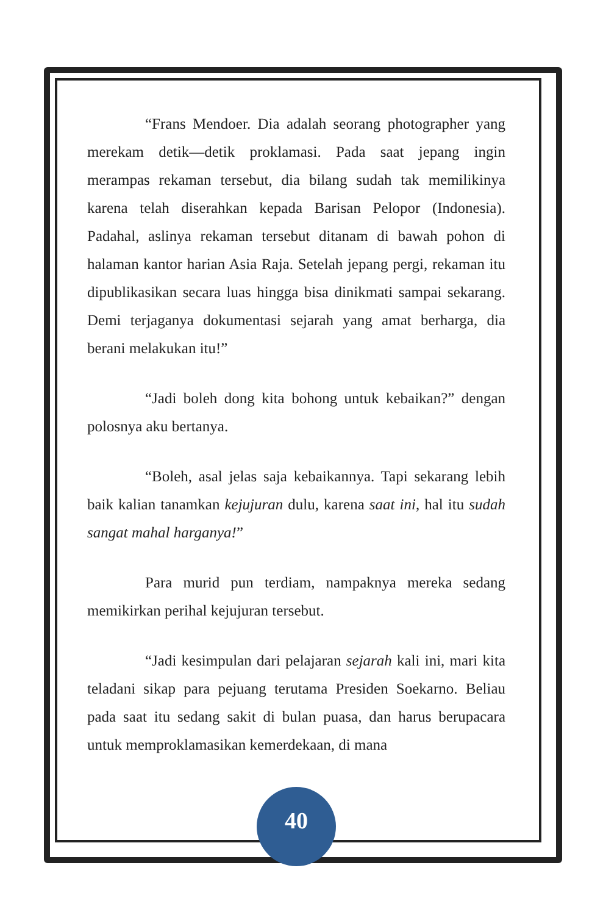“Frans Mendoer. Dia adalah seorang photographer yang merekam detik—detik proklamasi. Pada saat jepang ingin merampas rekaman tersebut, dia bilang sudah tak memilikinya karena telah diserahkan kepada Barisan Pelopor (Indonesia). Padahal, aslinya rekaman tersebut ditanam di bawah pohon di halaman kantor harian Asia Raja. Setelah jepang pergi, rekaman itu dipublikasikan secara luas hingga bisa dinikmati sampai sekarang. Demi terjaganya dokumentasi sejarah yang amat berharga, dia berani melakukan itu!”
“Jadi boleh dong kita bohong untuk kebaikan?” dengan polosnya aku bertanya.
“Boleh, asal jelas saja kebaikannya. Tapi sekarang lebih baik kalian tanamkan kejujuran dulu, karena saat ini, hal itu sudah sangat mahal harganya!”
Para murid pun terdiam, nampaknya mereka sedang memikirkan perihal kejujuran tersebut.
“Jadi kesimpulan dari pelajaran sejarah kali ini, mari kita teladani sikap para pejuang terutama Presiden Soekarno. Beliau pada saat itu sedang sakit di bulan puasa, dan harus berupacara untuk memproklamasikan kemerdekaan, di mana
40